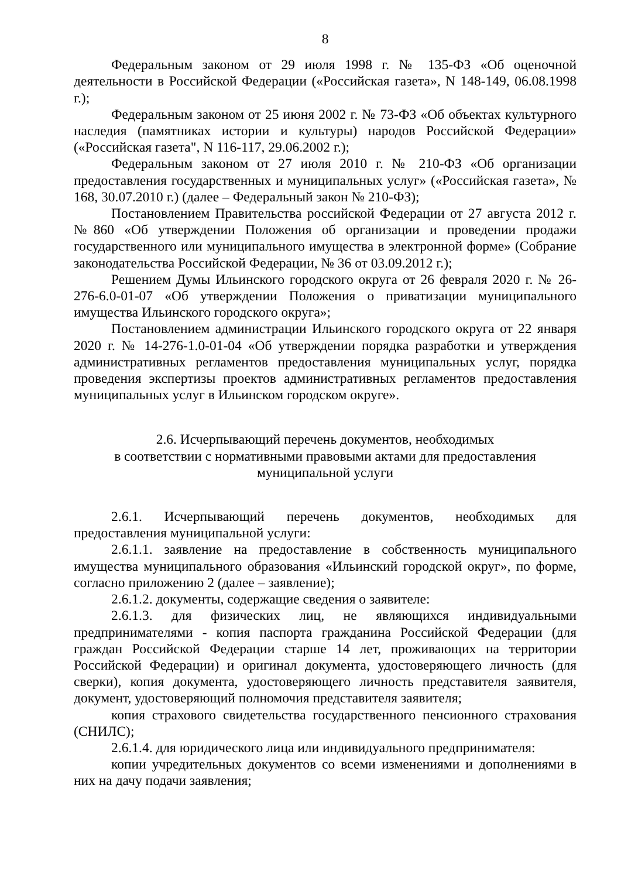8
Федеральным законом от 29 июля 1998 г. № 135-ФЗ «Об оценочной деятельности в Российской Федерации («Российская газета», N 148-149, 06.08.1998 г.);
Федеральным законом от 25 июня 2002 г. № 73-ФЗ «Об объектах культурного наследия (памятниках истории и культуры) народов Российской Федерации» («Российская газета", N 116-117, 29.06.2002 г.);
Федеральным законом от 27 июля 2010 г. № 210-ФЗ «Об организации предоставления государственных и муниципальных услуг» («Российская газета», № 168, 30.07.2010 г.) (далее – Федеральный закон № 210-ФЗ);
Постановлением Правительства российской Федерации от 27 августа 2012 г. №860 «Об утверждении Положения об организации и проведении продажи государственного или муниципального имущества в электронной форме» (Собрание законодательства Российской Федерации, № 36 от 03.09.2012 г.);
Решением Думы Ильинского городского округа от 26 февраля 2020 г. № 26-276-6.0-01-07 «Об утверждении Положения о приватизации муниципального имущества Ильинского городского округа»;
Постановлением администрации Ильинского городского округа от 22 января 2020 г. № 14-276-1.0-01-04 «Об утверждении порядка разработки и утверждения административных регламентов предоставления муниципальных услуг, порядка проведения экспертизы проектов административных регламентов предоставления муниципальных услуг в Ильинском городском округе».
2.6. Исчерпывающий перечень документов, необходимых
в соответствии с нормативными правовыми актами для предоставления
муниципальной услуги
2.6.1. Исчерпывающий перечень документов, необходимых для предоставления муниципальной услуги:
2.6.1.1. заявление на предоставление в собственность муниципального имущества муниципального образования «Ильинский городской округ», по форме, согласно приложению 2 (далее – заявление);
2.6.1.2. документы, содержащие сведения о заявителе:
2.6.1.3. для физических лиц, не являющихся индивидуальными предпринимателями - копия паспорта гражданина Российской Федерации (для граждан Российской Федерации старше 14 лет, проживающих на территории Российской Федерации) и оригинал документа, удостоверяющего личность (для сверки), копия документа, удостоверяющего личность представителя заявителя, документ, удостоверяющий полномочия представителя заявителя;
копия страхового свидетельства государственного пенсионного страхования (СНИЛС);
2.6.1.4. для юридического лица или индивидуального предпринимателя:
копии учредительных документов со всеми изменениями и дополнениями в них на дачу подачи заявления;